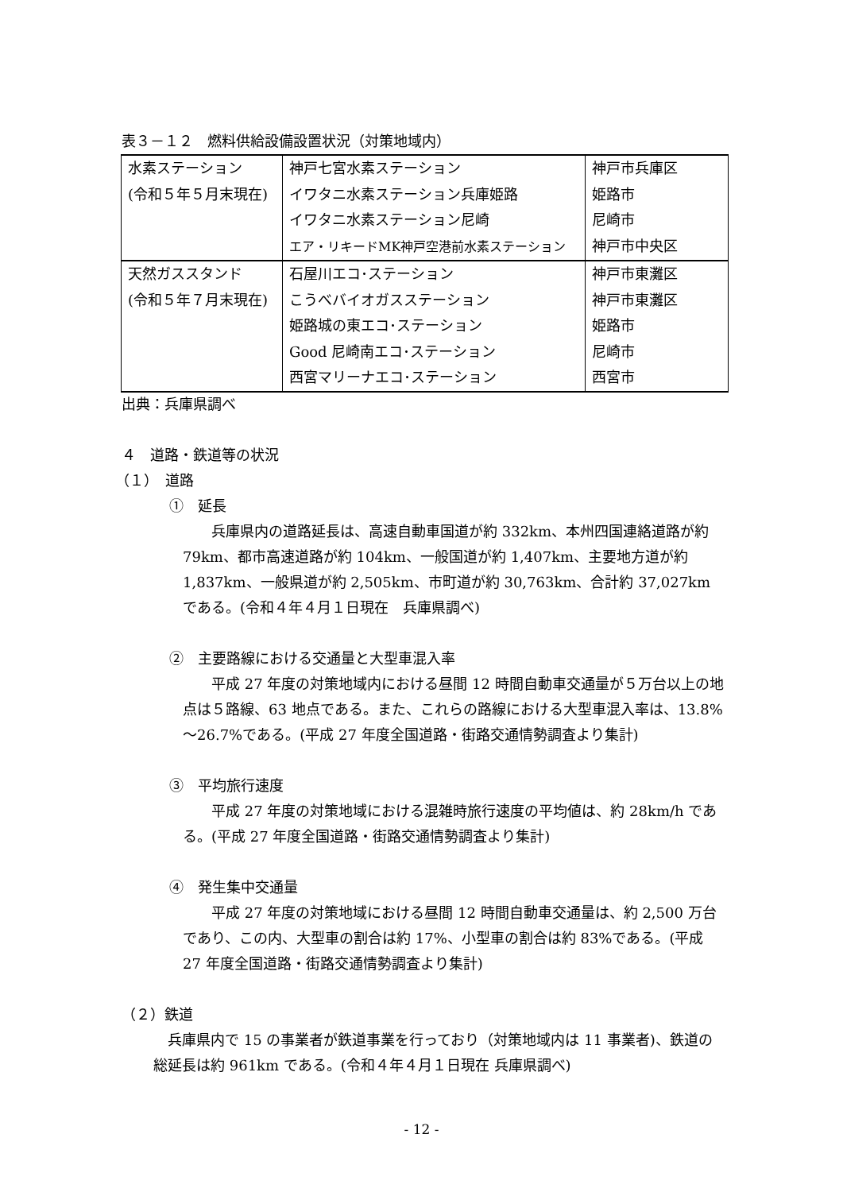表３－１２　燃料供給設備設置状況（対策地域内）
| 水素ステーション (令和５年５月末現在) | 神戸七宮水素ステーション イワタニ水素ステーション兵庫姫路 イワタニ水素ステーション尼崎 エア・リキードMK神戸空港前水素ステーション | 神戸市兵庫区 姫路市 尼崎市 神戸市中央区 |
| 天然ガススタンド (令和５年７月末現在) | 石屋川エコ･ステーション こうべバイオガスステーション 姫路城の東エコ･ステーション Good 尼崎南エコ･ステーション 西宮マリーナエコ･ステーション | 神戸市東灘区 神戸市東灘区 姫路市 尼崎市 西宮市 |
出典：兵庫県調べ
４　道路・鉄道等の状況
（１）　道路
①　延長
兵庫県内の道路延長は、高速自動車国道が約 332km、本州四国連絡道路が約 79km、都市高速道路が約 104km、一般国道が約 1,407km、主要地方道が約 1,837km、一般県道が約 2,505km、市町道が約 30,763km、合計約 37,027km である。(令和４年４月１日現在　兵庫県調べ)
②　主要路線における交通量と大型車混入率
平成 27 年度の対策地域内における昼間 12 時間自動車交通量が５万台以上の地点は５路線、63 地点である。また、これらの路線における大型車混入率は、13.8%～26.7%である。(平成 27 年度全国道路・街路交通情勢調査より集計)
③　平均旅行速度
平成 27 年度の対策地域における混雑時旅行速度の平均値は、約 28km/h である。(平成 27 年度全国道路・街路交通情勢調査より集計)
④　発生集中交通量
平成 27 年度の対策地域における昼間 12 時間自動車交通量は、約 2,500 万台であり、この内、大型車の割合は約 17%、小型車の割合は約 83%である。(平成 27 年度全国道路・街路交通情勢調査より集計)
（２）鉄道
兵庫県内で 15 の事業者が鉄道事業を行っており（対策地域内は 11 事業者)、鉄道の総延長は約 961km である。(令和４年４月１日現在 兵庫県調べ)
- 12 -